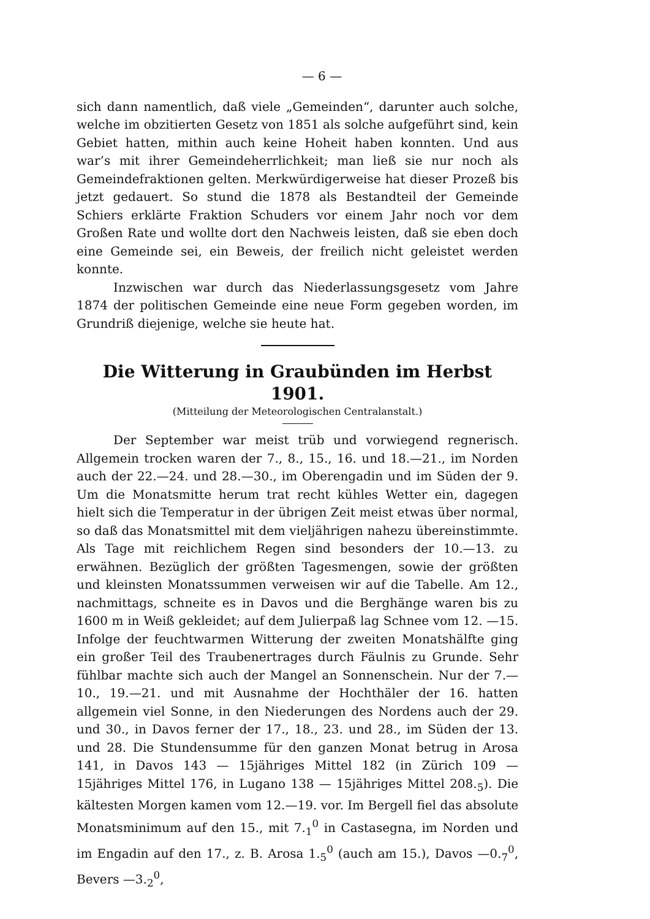— 6 —
sich dann namentlich, daß viele „Gemeinden“, darunter auch solche, welche im obzitierten Gesetz von 1851 als solche aufgeführt sind, kein Gebiet hatten, mithin auch keine Hoheit haben konnten. Und aus war’s mit ihrer Gemeindeherrlichkeit; man ließ sie nur noch als Gemeindefraktionen gelten. Merkwürdigerweise hat dieser Prozeß bis jetzt gedauert. So stund die 1878 als Bestandteil der Gemeinde Schiers erklärte Fraktion Schuders vor einem Jahr noch vor dem Großen Rate und wollte dort den Nachweis leisten, daß sie eben doch eine Gemeinde sei, ein Beweis, der freilich nicht geleistet werden konnte.
Inzwischen war durch das Niederlassungsgesetz vom Jahre 1874 der politischen Gemeinde eine neue Form gegeben worden, im Grundriß diejenige, welche sie heute hat.
Die Witterung in Graubünden im Herbst 1901.
(Mitteilung der Meteorologischen Centralanstalt.)
Der September war meist trüb und vorwiegend regnerisch. Allgemein trocken waren der 7., 8., 15., 16. und 18.—21., im Norden auch der 22.—24. und 28.—30., im Oberengadin und im Süden der 9. Um die Monatsmitte herum trat recht kühles Wetter ein, dagegen hielt sich die Temperatur in der übrigen Zeit meist etwas über normal, so daß das Monatsmittel mit dem vieljährigen nahezu übereinstimmte. Als Tage mit reichlichem Regen sind besonders der 10.—13. zu erwähnen. Bezüglich der größten Tagesmengen, sowie der größten und kleinsten Monatssummen verweisen wir auf die Tabelle. Am 12., nachmittags, schneite es in Davos und die Berghänge waren bis zu 1600 m in Weiß gekleidet; auf dem Julierpaß lag Schnee vom 12. —15. Infolge der feuchtwarmen Witterung der zweiten Monatshälfte ging ein großer Teil des Traubenertrages durch Fäulnis zu Grunde. Sehr fühlbar machte sich auch der Mangel an Sonnenschein. Nur der 7.—10., 19.—21. und mit Ausnahme der Hochthäler der 16. hatten allgemein viel Sonne, in den Niederungen des Nordens auch der 29. und 30., in Davos ferner der 17., 18., 23. und 28., im Süden der 13. und 28. Die Stundensumme für den ganzen Monat betrug in Arosa 141, in Davos 143 — 15jähriges Mittel 182 (in Zürich 109 — 15jähriges Mittel 176, in Lugano 138 — 15jähriges Mittel 208.<sub>5</sub>). Die kältesten Morgen kamen vom 12.—19. vor. Im Bergell fiel das absolute Monatsminimum auf den 15., mit 7.<sub>1</sub><sup>0</sup> in Castasegna, im Norden und im Engadin auf den 17., z. B. Arosa 1.<sub>5</sub><sup>0</sup> (auch am 15.), Davos —0.<sub>7</sub><sup>0</sup>, Bevers —3.<sub>2</sub><sup>0</sup>,